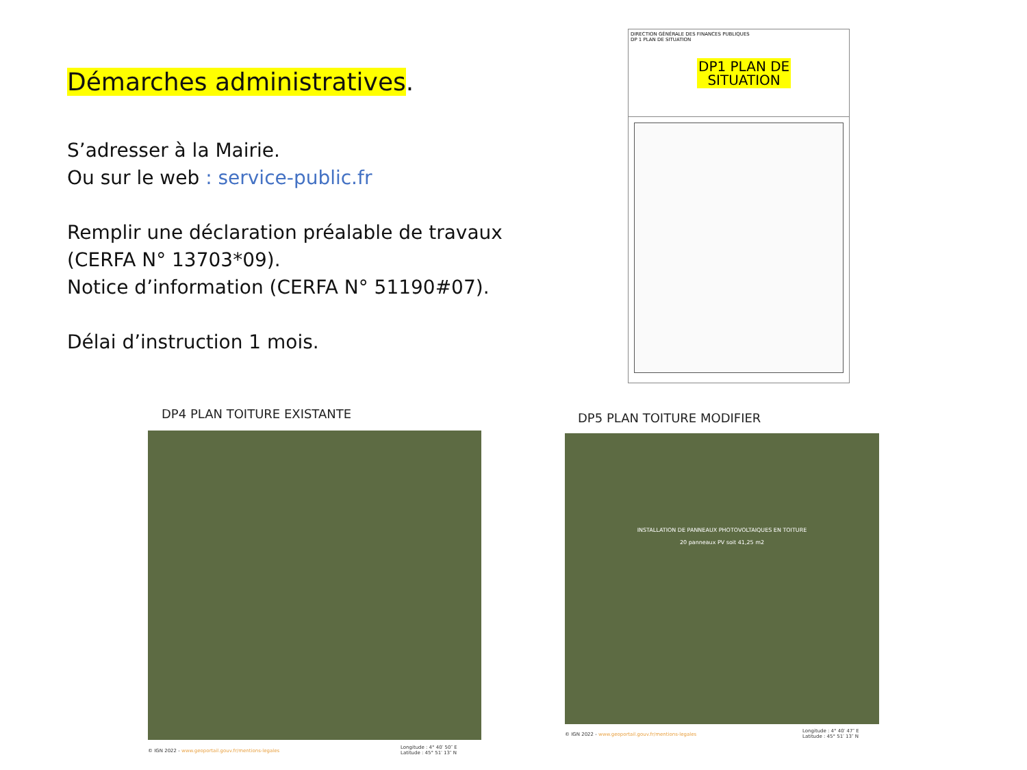Démarches administratives.
S’adresser à la Mairie.
Ou sur le web : service-public.fr
Remplir une déclaration préalable de travaux (CERFA N° 13703*09).
Notice d’information (CERFA N° 51190#07).
Délai d’instruction 1 mois.
DIRECTION GÉNÉRALE DES FINANCES PUBLIQUES
DP 1 PLAN DE SITUATION
DP1 PLAN DE
SITUATION
DP4 PLAN TOITURE EXISTANTE
© IGN 2022 - www.geoportail.gouv.fr/mentions-legales
Longitude : 4° 40′ 50″ E
Latitude : 45° 51′ 13″ N
DP5 PLAN TOITURE MODIFIER
INSTALLATION DE PANNEAUX PHOTOVOLTAIQUES EN TOITURE
20 panneaux PV soit 41,25 m2
© IGN 2022 - www.geoportail.gouv.fr/mentions-legales
Longitude : 4° 40′ 47″ E
Latitude : 45° 51′ 13″ N